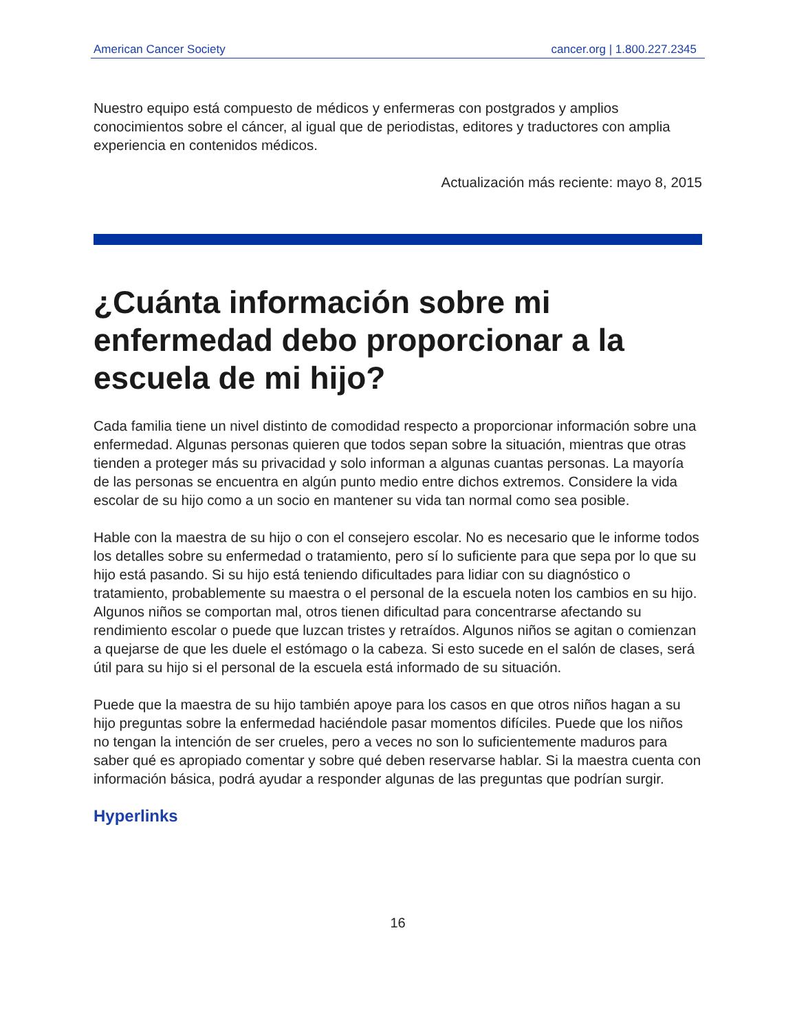American Cancer Society cancer.org | 1.800.227.2345
Nuestro equipo está compuesto de médicos y enfermeras con postgrados y amplios conocimientos sobre el cáncer, al igual que de periodistas, editores y traductores con amplia experiencia en contenidos médicos.
Actualización más reciente: mayo 8, 2015
¿Cuánta información sobre mi enfermedad debo proporcionar a la escuela de mi hijo?
Cada familia tiene un nivel distinto de comodidad respecto a proporcionar información sobre una enfermedad. Algunas personas quieren que todos sepan sobre la situación, mientras que otras tienden a proteger más su privacidad y solo informan a algunas cuantas personas. La mayoría de las personas se encuentra en algún punto medio entre dichos extremos. Considere la vida escolar de su hijo como a un socio en mantener su vida tan normal como sea posible.
Hable con la maestra de su hijo o con el consejero escolar. No es necesario que le informe todos los detalles sobre su enfermedad o tratamiento, pero sí lo suficiente para que sepa por lo que su hijo está pasando. Si su hijo está teniendo dificultades para lidiar con su diagnóstico o tratamiento, probablemente su maestra o el personal de la escuela noten los cambios en su hijo. Algunos niños se comportan mal, otros tienen dificultad para concentrarse afectando su rendimiento escolar o puede que luzcan tristes y retraídos. Algunos niños se agitan o comienzan a quejarse de que les duele el estómago o la cabeza. Si esto sucede en el salón de clases, será útil para su hijo si el personal de la escuela está informado de su situación.
Puede que la maestra de su hijo también apoye para los casos en que otros niños hagan a su hijo preguntas sobre la enfermedad haciéndole pasar momentos difíciles. Puede que los niños no tengan la intención de ser crueles, pero a veces no son lo suficientemente maduros para saber qué es apropiado comentar y sobre qué deben reservarse hablar. Si la maestra cuenta con información básica, podrá ayudar a responder algunas de las preguntas que podrían surgir.
Hyperlinks
16